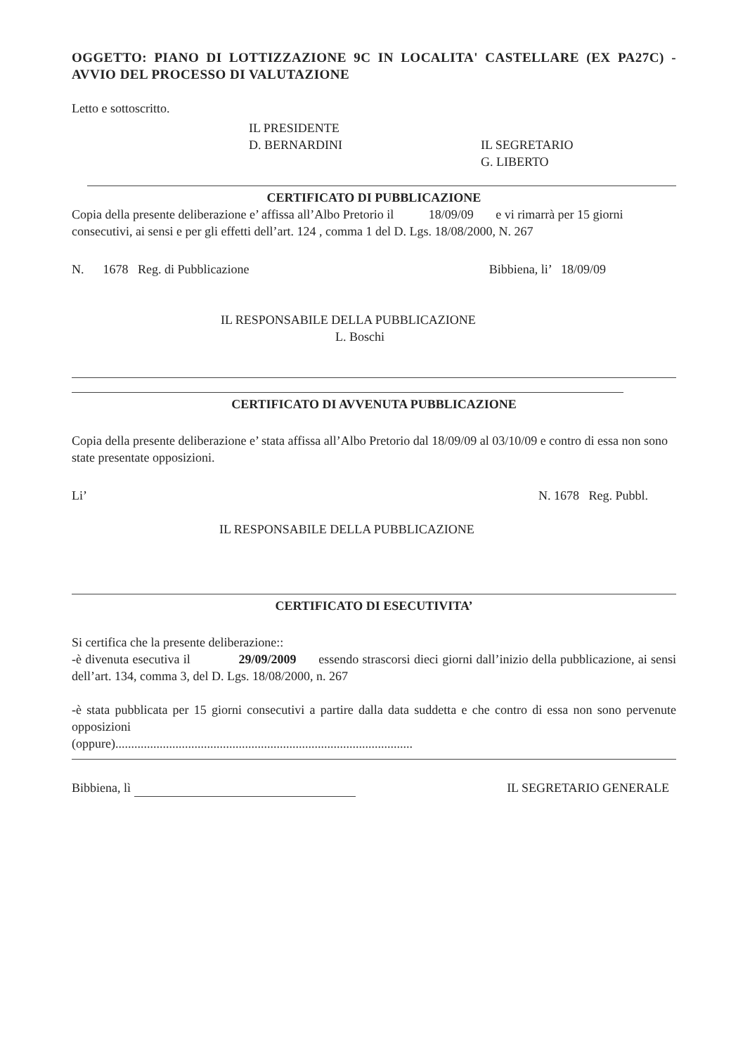OGGETTO: PIANO DI LOTTIZZAZIONE 9C IN LOCALITA' CASTELLARE (EX PA27C) - AVVIO DEL PROCESSO DI VALUTAZIONE
Letto e sottoscritto.
IL PRESIDENTE
D. BERNARDINI
IL SEGRETARIO
G. LIBERTO
CERTIFICATO DI PUBBLICAZIONE
Copia della presente deliberazione e’ affissa all’Albo Pretorio il 18/09/09 e vi rimarrà per 15 giorni consecutivi, ai sensi e per gli effetti dell’art. 124 , comma 1 del D. Lgs. 18/08/2000, N. 267
N. 1678 Reg. di Pubblicazione Bibbiena, li’ 18/09/09
IL RESPONSABILE DELLA PUBBLICAZIONE
L. Boschi
CERTIFICATO DI AVVENUTA PUBBLICAZIONE
Copia della presente deliberazione e’ stata affissa all’Albo Pretorio dal 18/09/09 al 03/10/09 e contro di essa non sono state presentate opposizioni.
Li’ N. 1678 Reg. Pubbl.
IL RESPONSABILE DELLA PUBBLICAZIONE
CERTIFICATO DI ESECUTIVITA’
Si certifica che la presente deliberazione::
-è divenuta esecutiva il 29/09/2009 essendo strascorsi dieci giorni dall’inizio della pubblicazione, ai sensi dell’art. 134, comma 3, del D. Lgs. 18/08/2000, n. 267
-è stata pubblicata per 15 giorni consecutivi a partire dalla data suddetta e che contro di essa non sono pervenute opposizioni
(oppure)..............................................................................................
Bibbiena, lì IL SEGRETARIO GENERALE